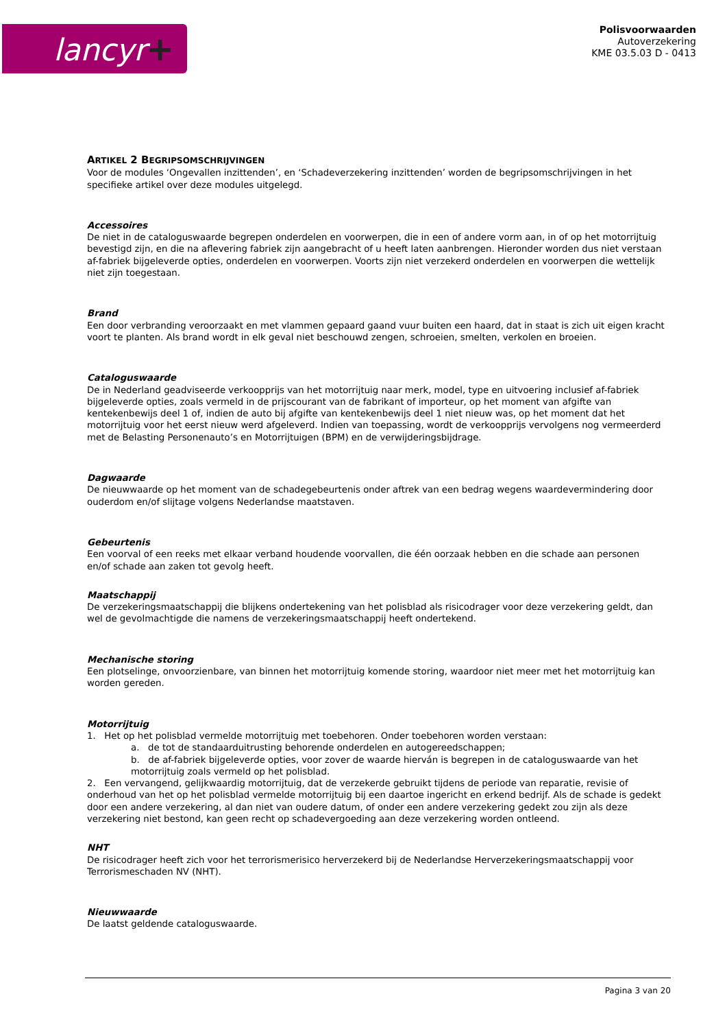lancyr+
Polisvoorwaarden
Autoverzekering
KME 03.5.03 D - 0413
ARTIKEL 2 BEGRIPSOMSCHRIJVINGEN
Voor de modules ‘Ongevallen inzittenden’, en ‘Schadeverzekering inzittenden’ worden de begripsomschrijvingen in het specifieke artikel over deze modules uitgelegd.
Accessoires
De niet in de cataloguswaarde begrepen onderdelen en voorwerpen, die in een of andere vorm aan, in of op het motorrijtuig bevestigd zijn, en die na aflevering fabriek zijn aangebracht of u heeft laten aanbrengen. Hieronder worden dus niet verstaan af-fabriek bijgeleverde opties, onderdelen en voorwerpen. Voorts zijn niet verzekerd onderdelen en voorwerpen die wettelijk niet zijn toegestaan.
Brand
Een door verbranding veroorzaakt en met vlammen gepaard gaand vuur buiten een haard, dat in staat is zich uit eigen kracht voort te planten. Als brand wordt in elk geval niet beschouwd zengen, schroeien, smelten, verkolen en broeien.
Cataloguswaarde
De in Nederland geadviseerde verkoopprijs van het motorrijtuig naar merk, model, type en uitvoering inclusief af-fabriek bijgeleverde opties, zoals vermeld in de prijscourant van de fabrikant of importeur, op het moment van afgifte van kentekenbewijs deel 1 of, indien de auto bij afgifte van kentekenbewijs deel 1 niet nieuw was, op het moment dat het motorrijtuig voor het eerst nieuw werd afgeleverd. Indien van toepassing, wordt de verkoopprijs vervolgens nog vermeerderd met de Belasting Personenauto’s en Motorrijtuigen (BPM) en de verwijderingsbijdrage.
Dagwaarde
De nieuwwaarde op het moment van de schadegebeurtenis onder aftrek van een bedrag wegens waardevermindering door ouderdom en/of slijtage volgens Nederlandse maatstaven.
Gebeurtenis
Een voorval of een reeks met elkaar verband houdende voorvallen, die één oorzaak hebben en die schade aan personen en/of schade aan zaken tot gevolg heeft.
Maatschappij
De verzekeringsmaatschappij die blijkens ondertekening van het polisblad als risicodrager voor deze verzekering geldt, dan wel de gevolmachtigde die namens de verzekeringsmaatschappij heeft ondertekend.
Mechanische storing
Een plotselinge, onvoorzienbare, van binnen het motorrijtuig komende storing, waardoor niet meer met het motorrijtuig kan worden gereden.
Motorrijtuig
1. Het op het polisblad vermelde motorrijtuig met toebehoren. Onder toebehoren worden verstaan:
a. de tot de standaarduitrusting behorende onderdelen en autogereedschappen;
b. de af-fabriek bijgeleverde opties, voor zover de waarde hierván is begrepen in de cataloguswaarde van het motorrijtuig zoals vermeld op het polisblad.
2. Een vervangend, gelijkwaardig motorrijtuig, dat de verzekerde gebruikt tijdens de periode van reparatie, revisie of onderhoud van het op het polisblad vermelde motorrijtuig bij een daartoe ingericht en erkend bedrijf. Als de schade is gedekt door een andere verzekering, al dan niet van oudere datum, of onder een andere verzekering gedekt zou zijn als deze verzekering niet bestond, kan geen recht op schadevergoeding aan deze verzekering worden ontleend.
NHT
De risicodrager heeft zich voor het terrorismerisico herverzekerd bij de Nederlandse Herverzekeringsmaatschappij voor Terrorismeschaden NV (NHT).
Nieuwwaarde
De laatst geldende cataloguswaarde.
Pagina 3 van 20